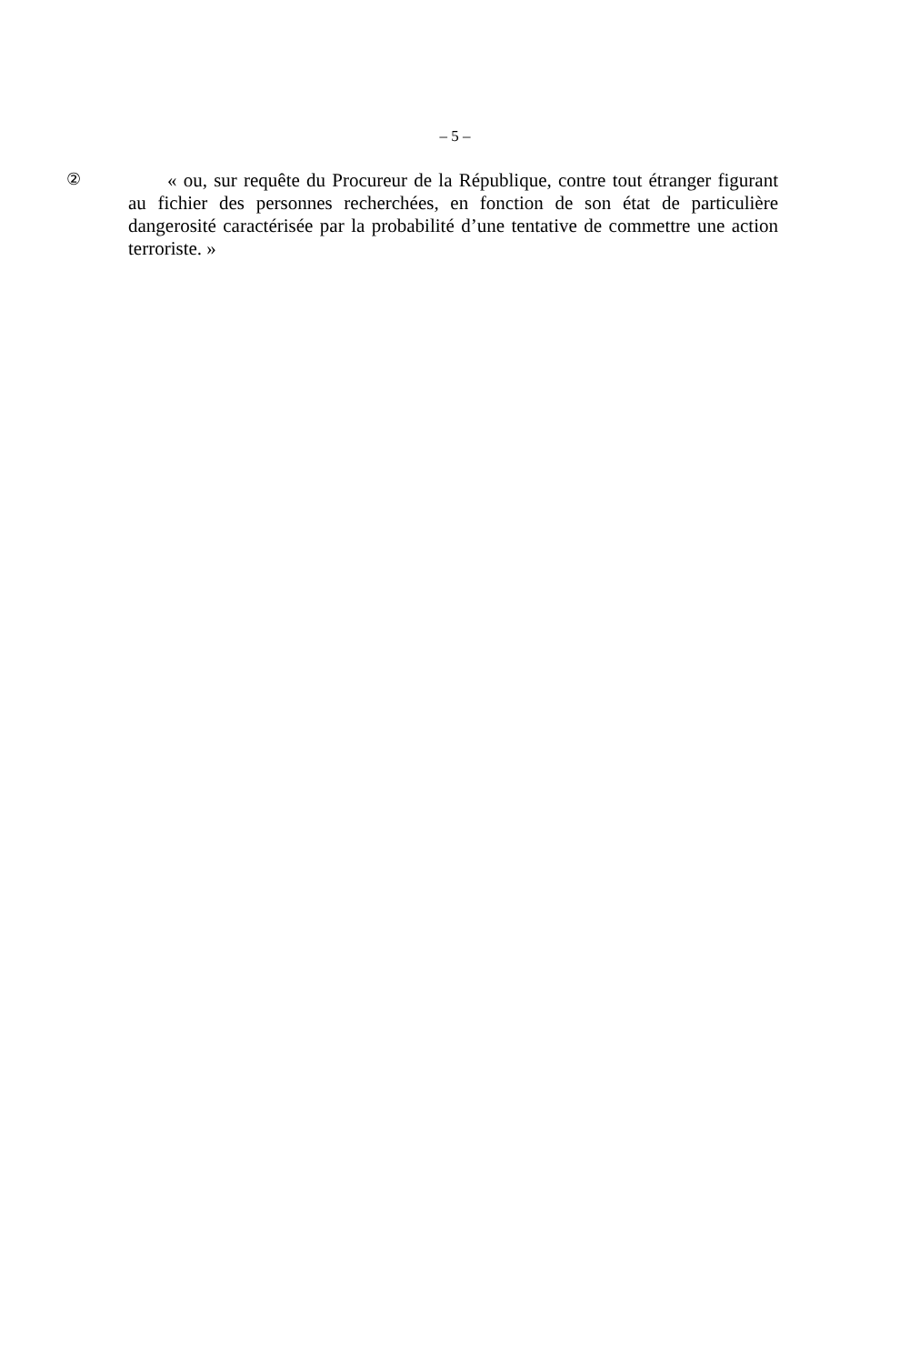– 5 –
②
« ou, sur requête du Procureur de la République, contre tout étranger figurant au fichier des personnes recherchées, en fonction de son état de particulière dangerosité caractérisée par la probabilité d’une tentative de commettre une action terroriste. »